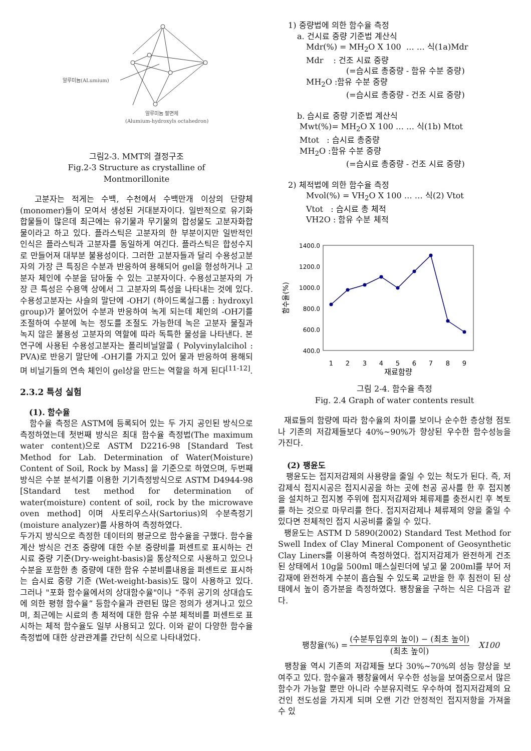알루미늄(ALumium)
알루미늄 팔면체
(Alumium-hydroxyls octahedron)
그림2-3. MMT의 결정구조
Fig.2-3 Structure as crystalline of
Montmorillonite
고분자는 적게는 수백, 수천에서 수백만개 이상의 단량체(monomer)들이 모여서 생성된 거대분자이다. 일반적으로 유기화합물들이 많은데 최근에는 유기물과 무기물의 합성물도 고분자화합물이라고 하고 있다. 플라스틱은 고분자의 한 부분이지만 일반적인 인식은 플라스틱과 고분자를 동일하게 여긴다. 플라스틱은 합성수지로 만들어져 대부분 불용성이다. 그러한 고분자들과 달리 수용성고분자의 가장 큰 특징은 수분과 반응하여 용해되어 gel을 형성하거나 고분자 체인에 수분을 담아둘 수 있는 고분자이다. 수용성고분자의 가장 큰 특성은 수용액 상에서 그 고분자의 특성을 나타내는 것에 있다. 수용성고분자는 사슬의 말단에 -OH기 (하이드록실그룹 : hydroxyl group)가 붙어있어 수분과 반응하여 녹게 되는데 체인의 -OH기를 조절하여 수분에 녹는 정도를 조절도 가능한데 녹은 고분자 물질과 녹지 않은 불용성 고분자의 역할에 따라 독특한 물성을 나타낸다. 본 연구에 사용된 수용성고분자는 폴리비닐알콜 ( Polyvinylalcihol : PVA)로 반응기 말단에 -OH기를 가지고 있어 물과 반응하여 용해되며 비닐기들의 연속 체인이 gel상을 만드는 역할을 하게 된다<sup>[11-12]</sup>.
2.3.2 특성 실험
(1). 함수율
함수율 측정은 ASTM에 등록되어 있는 두 가지 공인된 방식으로 측정하였는데 첫번째 방식은 최대 함수율 측정법(The maximum water content)으로 ASTM D2216-98 [Standard Test Method for Lab. Determination of Water(Moisture) Content of Soil, Rock by Mass] 을 기준으로 하였으며, 두번째 방식은 수분 분석기를 이용한 기기측정방식으로 ASTM D4944-98 [Standard test method for determination of water(moisture) content of soil, rock by the microwave oven method] 이며 사토리우스사(Sartorius)의 수분측정기 (moisture analyzer)를 사용하여 측정하였다.
두가지 방식으로 측정한 데이터의 평균으로 함수율을 구했다. 함수율 계산 방식은 건조 중량에 대한 수분 중량비를 퍼센트로 표시하는 건시료 중량 기준(Dry-weight-basis)을 통상적으로 사용하고 있으나 수분을 포함한 총 중량에 대한 함유 수분비를내용을 퍼센트로 표시하는 습시료 중량 기준 (Wet-weight-basis)도 많이 사용하고 있다. 그러나 "포화 함수율에서의 상대함수율"이나 “주위 공기의 상대습도에 의한 평형 함수율” 등함수율과 관련된 많은 정의가 생겨나고 있으며, 최근에는 시료의 총 체적에 대한 함유 수분 체적비를 퍼센트로 표시하는 체적 함수율도 일부 사용되고 있다. 이와 같이 다양한 함수율 측정법에 대한 상관관계를 간단히 식으로 나타내었다.
1) 중량법에 의한 함수율 측정
a. 건시료 중량 기준법 계산식
Mdr(%) = MH<sub>2</sub>O X 100 … … 식(1a)Mdr
Mdr : 건조 시료 중량
(=습시료 총중량 - 함유 수분 중량)
MH<sub>2</sub>O :함유 수분 중량
(=습시료 총중량 - 건조 시료 중량)
b. 습시료 중량 기준법 계산식
Mwt(%)= MH<sub>2</sub>O X 100 … … 식(1b) Mtot
Mtot : 습시료 총중량
MH<sub>2</sub>O :함유 수분 중량
(=습시료 총중량 - 건조 시료 중량)
2) 체적법에 의한 함수율 측정
Mvol(%) = VH<sub>2</sub>O X 100 … … 식(2) Vtot
Vtot : 습시료 총 체적
VH2O : 함유 수분 체적
1400.0
1200.0
1000.0
800.0
600.0
400.0
1
2
3
4
5
6
7
8
9
재료함량
함수율(%)
그림 2-4. 함수율 측정
Fig. 2.4 Graph of water contents result
재료들의 함량에 따라 함수율의 차이를 보이나 순수한 층상형 점토나 기존의 저감제들보다 40%~90%가 향상된 우수한 함수성능을 가진다.
(2) 팽윤도
팽윤도는 접지저감제의 사용량을 줄일 수 있는 척도가 된다. 즉, 저감제식 접지시공은 접지시공을 하는 곳에 천공 공사를 한 후 접지봉을 설치하고 접지봉 주위에 접지저감제와 체류제를 충전시킨 후 복토를 하는 것으로 마무리를 한다. 접지저감제나 체류제의 양을 줄일 수 있다면 전체적인 접지 시공비를 줄일 수 있다.
팽윤도는 ASTM D 5890(2002) Standard Test Method for Swell Index of Clay Mineral Component of Geosynthetic Clay Liners를 이용하여 측정하였다. 접지저감제가 완전하게 건조된 상태에서 10g을 500ml 매스실린더에 넣고 물 200ml를 부어 저감재에 완전하게 수분이 흡습될 수 있도록 교반을 한 후 침전이 된 상태에서 높이 증가분을 측정하였다. 팽창율을 구하는 식은 다음과 같다.
팽창율(%) = (수분투입후의 높이) − (최초 높이) (최초 높이) X100
팽창율 역시 기존의 저감제들 보다 30%~70%의 성능 향상을 보여주고 있다. 함수율과 팽창율에서 우수한 성능을 보여줌으로서 많은 함수가 가능할 뿐만 아니라 수분유지력도 우수하여 접지저감제의 요건인 전도성을 가지게 되며 오랜 기간 안정적인 접지저항을 가져올 수 있